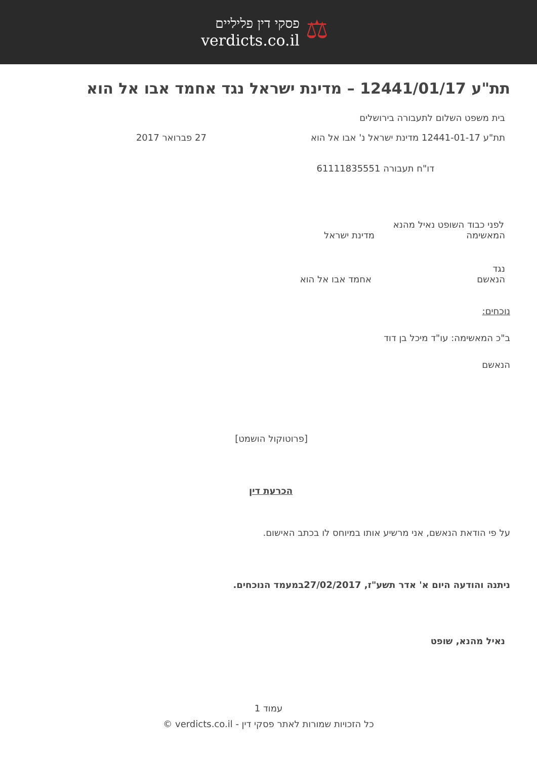פסקי דין פליליים
verdicts.co.il
⚖
תת"ע 12441/01/17 – מדינת ישראל נגד אחמד אבו אל הוא
בית משפט השלום לתעבורה בירושלים
תת"ע 12441-01-17 מדינת ישראל נ' אבו אל הוא 27 פברואר 2017
דו"ח תעבורה 61111835551
לפני כבוד השופט נאיל מהנא
המאשימה מדינת ישראל
נגד
הנאשם אחמד אבו אל הוא
נוכחים:
ב"כ המאשימה: עו"ד מיכל בן דוד
הנאשם
[פרוטוקול הושמט]
הכרעת דין
על פי הודאת הנאשם, אני מרשיע אותו במיוחס לו בכתב האישום.
ניתנה והודעה היום א' אדר תשע"ז, 27/02/2017במעמד הנוכחים.
נאיל מהנא, שופט
עמוד 1
כל הזכויות שמורות לאתר פסקי דין - verdicts.co.il ©